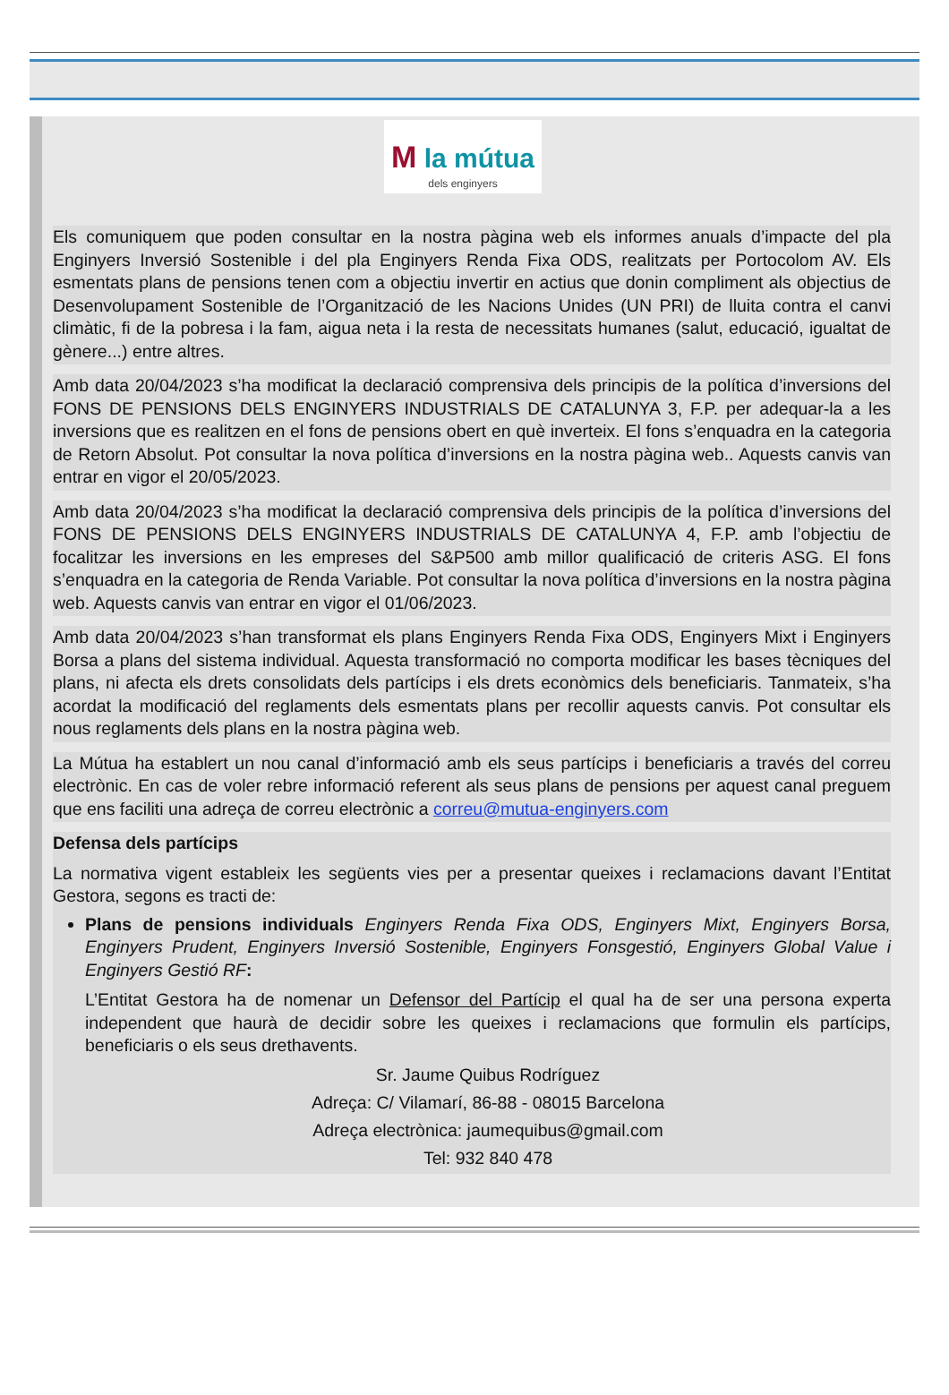M la mútua
dels enginyers
Els comuniquem que poden consultar en la nostra pàgina web els informes anuals d’impacte del pla Enginyers Inversió Sostenible i del pla Enginyers Renda Fixa ODS, realitzats per Portocolom AV. Els esmentats plans de pensions tenen com a objectiu invertir en actius que donin compliment als objectius de Desenvolupament Sostenible de l’Organització de les Nacions Unides (UN PRI) de lluita contra el canvi climàtic, fi de la pobresa i la fam, aigua neta i la resta de necessitats humanes (salut, educació, igualtat de gènere...) entre altres.
Amb data 20/04/2023 s’ha modificat la declaració comprensiva dels principis de la política d’inversions del FONS DE PENSIONS DELS ENGINYERS INDUSTRIALS DE CATALUNYA 3, F.P. per adequar-la a les inversions que es realitzen en el fons de pensions obert en què inverteix. El fons s’enquadra en la categoria de Retorn Absolut. Pot consultar la nova política d’inversions en la nostra pàgina web.. Aquests canvis van entrar en vigor el 20/05/2023.
Amb data 20/04/2023 s’ha modificat la declaració comprensiva dels principis de la política d’inversions del FONS DE PENSIONS DELS ENGINYERS INDUSTRIALS DE CATALUNYA 4, F.P. amb l’objectiu de focalitzar les inversions en les empreses del S&P500 amb millor qualificació de criteris ASG. El fons s’enquadra en la categoria de Renda Variable. Pot consultar la nova política d’inversions en la nostra pàgina web. Aquests canvis van entrar en vigor el 01/06/2023.
Amb data 20/04/2023 s’han transformat els plans Enginyers Renda Fixa ODS, Enginyers Mixt i Enginyers Borsa a plans del sistema individual. Aquesta transformació no comporta modificar les bases tècniques del plans, ni afecta els drets consolidats dels partícips i els drets econòmics dels beneficiaris. Tanmateix, s’ha acordat la modificació del reglaments dels esmentats plans per recollir aquests canvis. Pot consultar els nous reglaments dels plans en la nostra pàgina web.
La Mútua ha establert un nou canal d’informació amb els seus partícips i beneficiaris a través del correu electrònic. En cas de voler rebre informació referent als seus plans de pensions per aquest canal preguem que ens faciliti una adreça de correu electrònic a correu@mutua-enginyers.com
Defensa dels partícips
La normativa vigent estableix les següents vies per a presentar queixes i reclamacions davant l’Entitat Gestora, segons es tracti de:
Plans de pensions individuals Enginyers Renda Fixa ODS, Enginyers Mixt, Enginyers Borsa, Enginyers Prudent, Enginyers Inversió Sostenible, Enginyers Fonsgestió, Enginyers Global Value i Enginyers Gestió RF:
L’Entitat Gestora ha de nomenar un Defensor del Partícip el qual ha de ser una persona experta independent que haurà de decidir sobre les queixes i reclamacions que formulin els partícips, beneficiaris o els seus drethavents.
Sr. Jaume Quibus Rodríguez
Adreça: C/ Vilamarí, 86-88 - 08015 Barcelona
Adreça electrònica: jaumequibus@gmail.com
Tel: 932 840 478